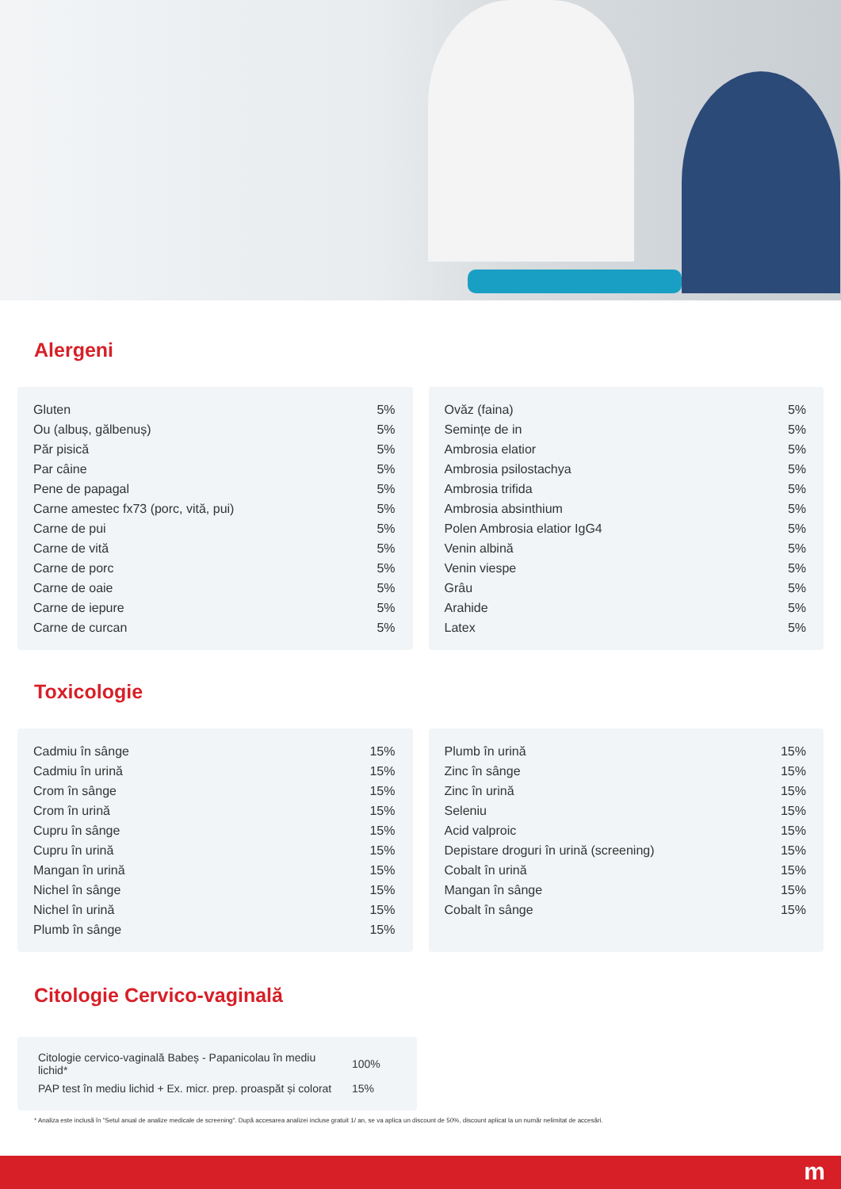Alergeni
| Gluten | 5% |
| Ou (albuș, gălbenuș) | 5% |
| Păr pisică | 5% |
| Par câine | 5% |
| Pene de papagal | 5% |
| Carne amestec fx73 (porc, vită, pui) | 5% |
| Carne de pui | 5% |
| Carne de vită | 5% |
| Carne de porc | 5% |
| Carne de oaie | 5% |
| Carne de iepure | 5% |
| Carne de curcan | 5% |
| Ovăz (faina) | 5% |
| Semințe de in | 5% |
| Ambrosia elatior | 5% |
| Ambrosia psilostachya | 5% |
| Ambrosia trifida | 5% |
| Ambrosia absinthium | 5% |
| Polen Ambrosia elatior IgG4 | 5% |
| Venin albină | 5% |
| Venin viespe | 5% |
| Grâu | 5% |
| Arahide | 5% |
| Latex | 5% |
Toxicologie
| Cadmiu în sânge | 15% |
| Cadmiu în urină | 15% |
| Crom în sânge | 15% |
| Crom în urină | 15% |
| Cupru în sânge | 15% |
| Cupru în urină | 15% |
| Mangan în urină | 15% |
| Nichel în sânge | 15% |
| Nichel în urină | 15% |
| Plumb în sânge | 15% |
| Plumb în urină | 15% |
| Zinc în sânge | 15% |
| Zinc în urină | 15% |
| Seleniu | 15% |
| Acid valproic | 15% |
| Depistare droguri în urină (screening) | 15% |
| Cobalt în urină | 15% |
| Mangan în sânge | 15% |
| Cobalt în sânge | 15% |
Citologie Cervico-vaginală
| Citologie cervico-vaginală Babeș - Papanicolau în mediu lichid* | 100% |
| PAP test în mediu lichid + Ex. micr. prep. proaspăt și colorat | 15% |
* Analiza este inclusă în "Setul anual de analize medicale de screening". După accesarea analizei incluse gratuit 1/ an, se va aplica un discount de 50%, discount aplicat la un număr nelimitat de accesări.
m